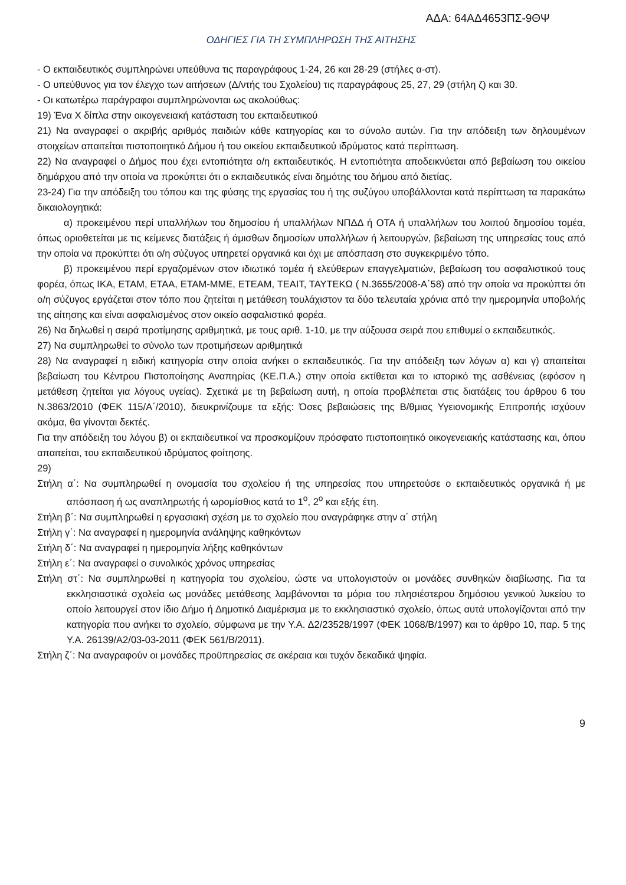ΑΔΑ: 64ΑΔ4653ΠΣ-9ΘΨ
ΟΔΗΓΙΕΣ ΓΙΑ ΤΗ ΣΥΜΠΛΗΡΩΣΗ ΤΗΣ ΑΙΤΗΣΗΣ
- Ο εκπαιδευτικός συμπληρώνει υπεύθυνα τις παραγράφους 1-24, 26 και 28-29 (στήλες α-στ).
- Ο υπεύθυνος για τον έλεγχο των αιτήσεων (Δ/ντής του Σχολείου) τις παραγράφους 25, 27, 29 (στήλη ζ) και 30.
- Οι κατωτέρω παράγραφοι συμπληρώνονται ως ακολούθως:
19) Ένα Χ δίπλα στην οικογενειακή κατάσταση του εκπαιδευτικού
21) Να αναγραφεί ο ακριβής αριθμός παιδιών κάθε κατηγορίας και το σύνολο αυτών. Για την απόδειξη των δηλουμένων στοιχείων απαιτείται πιστοποιητικό Δήμου ή του οικείου εκπαιδευτικού ιδρύματος κατά περίπτωση.
22) Να αναγραφεί ο Δήμος που έχει εντοπιότητα ο/η εκπαιδευτικός. Η εντοπιότητα αποδεικνύεται από βεβαίωση του οικείου δημάρχου από την οποία να προκύπτει ότι ο εκπαιδευτικός είναι δημότης του δήμου από διετίας.
23-24) Για την απόδειξη του τόπου και της φύσης της εργασίας του ή της συζύγου υποβάλλονται κατά περίπτωση τα παρακάτω δικαιολογητικά:
α) προκειμένου περί υπαλλήλων του δημοσίου ή υπαλλήλων ΝΠΔΔ ή ΟΤΑ ή υπαλλήλων του λοιπού δημοσίου τομέα, όπως οριοθετείται με τις κείμενες διατάξεις ή άμισθων δημοσίων υπαλλήλων ή λειτουργών, βεβαίωση της υπηρεσίας τους από την οποία να προκύπτει ότι ο/η σύζυγος υπηρετεί οργανικά και όχι με απόσπαση στο συγκεκριμένο τόπο.
β) προκειμένου περί εργαζομένων στον ιδιωτικό τομέα ή ελεύθερων επαγγελματιών, βεβαίωση του ασφαλιστικού τους φορέα, όπως ΙΚΑ, ΕΤΑΜ, ΕΤΑΑ, ΕΤΑΜ-ΜΜΕ, ΕΤΕΑΜ, ΤΕΑΙΤ, ΤΑΥΤΕΚΩ ( Ν.3655/2008-Α΄58) από την οποία να προκύπτει ότι ο/η σύζυγος εργάζεται στον τόπο που ζητείται η μετάθεση τουλάχιστον τα δύο τελευταία χρόνια από την ημερομηνία υποβολής της αίτησης και είναι ασφαλισμένος στον οικείο ασφαλιστικό φορέα.
26) Να δηλωθεί η σειρά προτίμησης αριθμητικά, με τους αριθ. 1-10, με την αύξουσα σειρά που επιθυμεί ο εκπαιδευτικός.
27) Να συμπληρωθεί το σύνολο των προτιμήσεων αριθμητικά
28) Να αναγραφεί η ειδική κατηγορία στην οποία ανήκει ο εκπαιδευτικός. Για την απόδειξη των λόγων α) και γ) απαιτείται βεβαίωση του Κέντρου Πιστοποίησης Αναπηρίας (ΚΕ.Π.Α.) στην οποία εκτίθεται και το ιστορικό της ασθένειας (εφόσον η μετάθεση ζητείται για λόγους υγείας). Σχετικά με τη βεβαίωση αυτή, η οποία προβλέπεται στις διατάξεις του άρθρου 6 του Ν.3863/2010 (ΦΕΚ 115/Α΄/2010), διευκρινίζουμε τα εξής: Όσες βεβαιώσεις της Β/θμιας Υγειονομικής Επιτροπής ισχύουν ακόμα, θα γίνονται δεκτές.
Για την απόδειξη του λόγου β) οι εκπαιδευτικοί να προσκομίζουν πρόσφατο πιστοποιητικό οικογενειακής κατάστασης και, όπου απαιτείται, του εκπαιδευτικού ιδρύματος φοίτησης.
29)
Στήλη α΄: Να συμπληρωθεί η ονομασία του σχολείου ή της υπηρεσίας που υπηρετούσε ο εκπαιδευτικός οργανικά ή με απόσπαση ή ως αναπληρωτής ή ωρομίσθιος κατά το 1<sup>ο</sup>, 2<sup>ο</sup> και εξής έτη.
Στήλη β΄: Να συμπληρωθεί η εργασιακή σχέση με το σχολείο που αναγράφηκε στην α΄ στήλη
Στήλη γ΄: Να αναγραφεί η ημερομηνία ανάληψης καθηκόντων
Στήλη δ΄: Να αναγραφεί η ημερομηνία λήξης καθηκόντων
Στήλη ε΄: Να αναγραφεί ο συνολικός χρόνος υπηρεσίας
Στήλη στ΄: Να συμπληρωθεί η κατηγορία του σχολείου, ώστε να υπολογιστούν οι μονάδες συνθηκών διαβίωσης. Για τα εκκλησιαστικά σχολεία ως μονάδες μετάθεσης λαμβάνονται τα μόρια του πλησιέστερου δημόσιου γενικού λυκείου το οποίο λειτουργεί στον ίδιο Δήμο ή Δημοτικό Διαμέρισμα με το εκκλησιαστικό σχολείο, όπως αυτά υπολογίζονται από την κατηγορία που ανήκει το σχολείο, σύμφωνα με την Υ.Α. Δ2/23528/1997 (ΦΕΚ 1068/Β/1997) και το άρθρο 10, παρ. 5 της Υ.Α. 26139/Α2/03-03-2011 (ΦΕΚ 561/Β/2011).
Στήλη ζ΄: Να αναγραφούν οι μονάδες προϋπηρεσίας σε ακέραια και τυχόν δεκαδικά ψηφία.
9